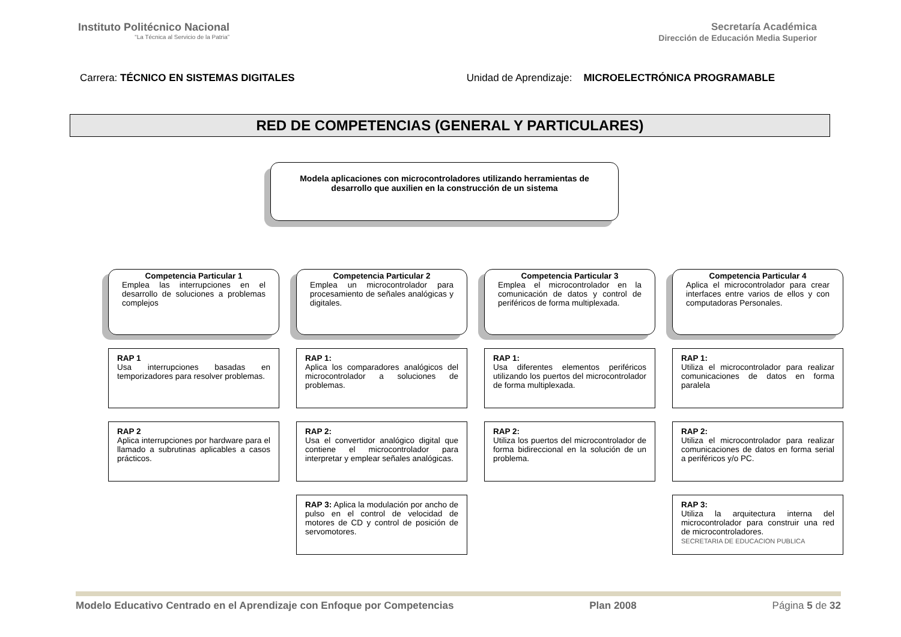Instituto Politécnico Nacional
“La Técnica al Servicio de la Patria”
Secretaría Académica
Dirección de Educación Media Superior
Carrera: TÉCNICO EN SISTEMAS DIGITALES
Unidad de Aprendizaje: MICROELECTRÓNICA PROGRAMABLE
RED DE COMPETENCIAS (GENERAL Y PARTICULARES)
Modela aplicaciones con microcontroladores utilizando herramientas de
desarrollo que auxilien en la construcción de un sistema
Competencia Particular 1
Emplea las interrupciones en el desarrollo de soluciones a problemas complejos
RAP 1
Usa interrupciones basadas en temporizadores para resolver problemas.
RAP 2
Aplica interrupciones por hardware para el llamado a subrutinas aplicables a casos prácticos.
Competencia Particular 2
Emplea un microcontrolador para procesamiento de señales analógicas y digitales.
RAP 1:
Aplica los comparadores analógicos del microcontrolador a soluciones de problemas.
RAP 2:
Usa el convertidor analógico digital que contiene el microcontrolador para interpretar y emplear señales analógicas.
RAP 3: Aplica la modulación por ancho de pulso en el control de velocidad de motores de CD y control de posición de servomotores.
Competencia Particular 3
Emplea el microcontrolador en la comunicación de datos y control de periféricos de forma multiplexada.
RAP 1:
Usa diferentes elementos periféricos utilizando los puertos del microcontrolador de forma multiplexada.
RAP 2:
Utiliza los puertos del microcontrolador de forma bidireccional en la solución de un problema.
Competencia Particular 4
Aplica el microcontrolador para crear interfaces entre varios de ellos y con computadoras Personales.
RAP 1:
Utiliza el microcontrolador para realizar comunicaciones de datos en forma paralela
RAP 2:
Utiliza el microcontrolador para realizar comunicaciones de datos en forma serial a periféricos y/o PC.
RAP 3:
Utiliza la arquitectura interna del microcontrolador para construir una red de microcontroladores.
SECRETARIA DE EDUCACION PUBLICA
Modelo Educativo Centrado en el Aprendizaje con Enfoque por Competencias Plan 2008 Página 5 de 32